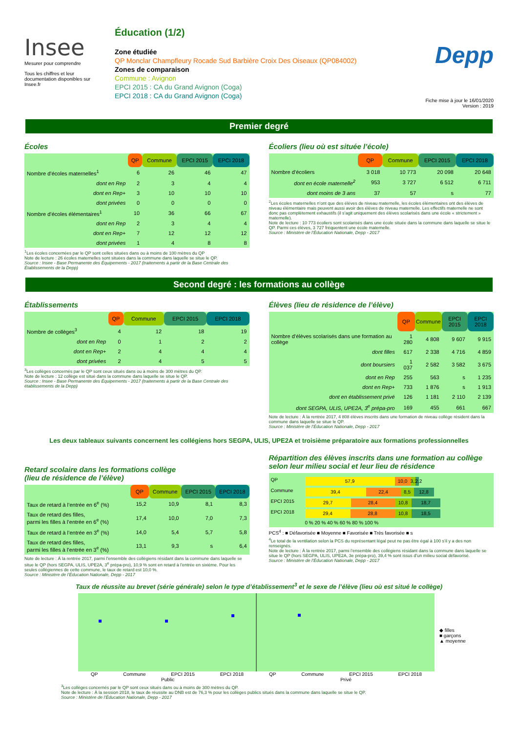Insee
Mesurer pour comprendre
Tous les chiffres et leur documentation disponibles sur Insee.fr
Éducation (1/2)
Zone étudiée
QP Monclar Champfleury Rocade Sud Barbière Croix Des Oiseaux (QP084002)
Zones de comparaison
Commune : Avignon
EPCI 2015 : CA du Grand Avignon (Coga)
EPCI 2018 : CA du Grand Avignon (Coga)
Depp
Fiche mise à jour le 16/01/2020
Version : 2019
Premier degré
Écoles
| | QP | Commune | EPCI 2015 | EPCI 2018 |
| --- | --- | --- | --- | --- |
| Nombre d’écoles maternelles<sup>1</sup> | 6 | 26 | 46 | 47 |
| dont en Rep | 2 | 3 | 4 | 4 |
| dont en Rep+ | 3 | 10 | 10 | 10 |
| dont privées | 0 | 0 | 0 | 0 |
| Nombre d’écoles élémentaires<sup>1</sup> | 10 | 36 | 66 | 67 |
| dont en Rep | 2 | 3 | 4 | 4 |
| dont en Rep+ | 7 | 12 | 12 | 12 |
| dont privées | 1 | 4 | 8 | 8 |
<sup>1</sup> Les écoles concernées par le QP sont celles situées dans ou à moins de 100 mètres du QP
Note de lecture : 26 écoles maternelles sont situées dans la commune dans laquelle se situe le QP.
Source : Insee - Base Permanente des Équipements - 2017 (traitements à partir de la Base Centrale des Établissements de la Depp)
Écoliers (lieu où est située l’école)
| | QP | Commune | EPCI 2015 | EPCI 2018 |
| --- | --- | --- | --- | --- |
| Nombre d’écoliers | 3 018 | 10 773 | 20 098 | 20 648 |
| dont en école maternelle<sup>2</sup> | 953 | 3 727 | 6 512 | 6 711 |
| dont moins de 3 ans | 37 | 57 | s | 77 |
<sup>2</sup> Les écoles maternelles n’ont que des élèves de niveau maternelle, les écoles élémentaires ont des élèves de niveau élémentaire mais peuvent aussi avoir des élèves de niveau maternelle. Les effectifs maternelle ne sont donc pas complètement exhaustifs (il s’agit uniquement des élèves scolarisés dans une école « strictement » maternelle).
Note de lecture : 10 773 écoliers sont scolarisés dans une école située dans la commune dans laquelle se situe le QP. Parmi ces élèves, 3 727 fréquentent une école maternelle.
Source : Ministère de l’Éducation Nationale, Depp - 2017
Second degré : les formations au collège
Établissements
| | QP | Commune | EPCI 2015 | EPCI 2018 |
| --- | --- | --- | --- | --- |
| Nombre de collèges<sup>3</sup> | 4 | 12 | 18 | 19 |
| dont en Rep | 0 | 1 | 2 | 2 |
| dont en Rep+ | 2 | 4 | 4 | 4 |
| dont privées | 2 | 4 | 5 | 5 |
<sup>3</sup> Les collèges concernés par le QP sont ceux situés dans ou à moins de 300 mètres du QP.
Note de lecture : 12 collège est situé dans la commune dans laquelle se situe le QP.
Source : Insee - Base Permanente des Équipements - 2017 (traitements à partir de la Base Centrale des établissements de la Depp)
Élèves (lieu de résidence de l’élève)
| | QP | Commune | EPCI 2015 | EPCI 2018 |
| --- | --- | --- | --- | --- |
| Nombre d’élèves scolarisés dans une formation au collège | 1 280 | 4 808 | 9 607 | 9 915 |
| dont filles | 617 | 2 338 | 4 716 | 4 859 |
| dont boursiers | 1 037 | 2 582 | 3 582 | 3 675 |
| dont en Rep | 255 | 563 | s | 1 235 |
| dont en Rep+ | 733 | 1 876 | s | 1 913 |
| dont en établissement privé | 126 | 1 181 | 2 110 | 2 139 |
| dont SEGPA, ULIS, UPE2A, 3<sup>e</sup> prépa-pro | 169 | 455 | 661 | 667 |
Note de lecture : À la rentrée 2017, 4 808 élèves inscrits dans une formation de niveau collège résident dans la commune dans laquelle se situe le QP.
Source : Ministère de l’Éducation Nationale, Depp - 2017
Les deux tableaux suivants concernent les collégiens hors SEGPA, ULIS, UPE2A et troisième préparatoire aux formations professionnelles
Retard scolaire dans les formations collège
(lieu de résidence de l’élève)
| | QP | Commune | EPCI 2015 | EPCI 2018 |
| --- | --- | --- | --- | --- |
| Taux de retard à l’entrée en 6<sup>e</sup> (%) | 15,2 | 10,9 | 8,1 | 8,3 |
| Taux de retard des filles, parmi les filles à l’entrée en 6<sup>e</sup> (%) | 17,4 | 10,0 | 7,0 | 7,3 |
| Taux de retard à l’entrée en 3<sup>e</sup> (%) | 14,0 | 5,4 | 5,7 | 5,8 |
| Taux de retard des filles, parmi les filles à l’entrée en 3<sup>e</sup> (%) | 13,1 | 9,3 | s | 6,4 |
Note de lecture : À la rentrée 2017, parmi l’ensemble des collégiens résidant dans la commune dans laquelle se situe le QP (hors SEGPA, ULIS, UPE2A, 3<sup>e</sup> prépa-pro), 10,9 % sont en retard à l’entrée en sixième. Pour les seules collégiennes de cette commune, le taux de retard est 10,0 %.
Source : Ministère de l’Éducation Nationale, Depp - 2017
Répartition des élèves inscrits dans une formation au collège selon leur milieu social et leur lieu de résidence
QP
57,9 10,0 3,1
2,2
Commune
39,4 22,4 8,5 12,8
EPCI 2015
29,7 28,4 10,8 18,7
EPCI 2018
29,4 28,8 10,8 18,5
0 % 20 % 40 % 60 % 80 % 100 %
PCS<sup>4</sup> : ■ Défavorisée ■ Moyenne ■ Favorisée ■ Très favorisée ■ s
<sup>4</sup> Le total de la ventilation selon la PCS du représentant légal peut ne pas être égal à 100 s’il y a des non renseignés.
Note de lecture : À la rentrée 2017, parmi l’ensemble des collégiens résidant dans la commune dans laquelle se situe le QP (hors SEGPA, ULIS, UPE2A, 3e prépa-pro), 39,4 % sont issus d’un milieu social défavorisé.
Source : Ministère de l’Éducation Nationale, Depp - 2017
Taux de réussite au brevet (série générale) selon le type d’établissement<sup>3</sup> et le sexe de l’élève (lieu où est situé le collège)
◆ filles
■ garçons
▲ moyenne
QP Commune EPCI 2015 EPCI 2018 QP Commune EPCI 2015 EPCI 2018
Public Privé
<sup>3</sup> Les collèges concernés par le QP sont ceux situés dans ou à moins de 300 mètres du QP.
Note de lecture : À la session 2018, le taux de réussite au DNB est de 76,3 % pour les collèges publics situés dans la commune dans laquelle se situe le QP.
Source : Ministère de l’Éducation Nationale, Depp - 2017